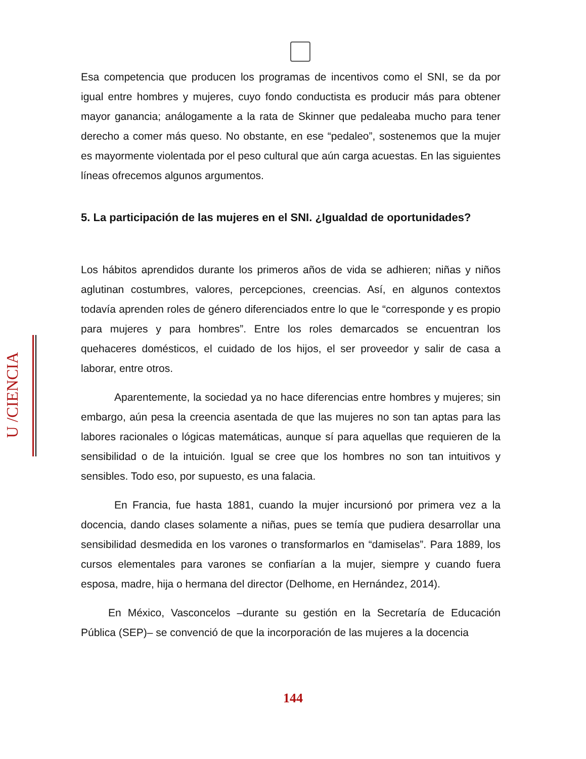Esa competencia que producen los programas de incentivos como el SNI, se da por igual entre hombres y mujeres, cuyo fondo conductista es producir más para obtener mayor ganancia; análogamente a la rata de Skinner que pedaleaba mucho para tener derecho a comer más queso. No obstante, en ese “pedaleo”, sostenemos que la mujer es mayormente violentada por el peso cultural que aún carga acuestas. En las siguientes líneas ofrecemos algunos argumentos.
5. La participación de las mujeres en el SNI. ¿Igualdad de oportunidades?
Los hábitos aprendidos durante los primeros años de vida se adhieren; niñas y niños aglutinan costumbres, valores, percepciones, creencias. Así, en algunos contextos todavía aprenden roles de género diferenciados entre lo que le “corresponde y es propio para mujeres y para hombres”. Entre los roles demarcados se encuentran los quehaceres domésticos, el cuidado de los hijos, el ser proveedor y salir de casa a laborar, entre otros.
Aparentemente, la sociedad ya no hace diferencias entre hombres y mujeres; sin embargo, aún pesa la creencia asentada de que las mujeres no son tan aptas para las labores racionales o lógicas matemáticas, aunque sí para aquellas que requieren de la sensibilidad o de la intuición. Igual se cree que los hombres no son tan intuitivos y sensibles. Todo eso, por supuesto, es una falacia.
En Francia, fue hasta 1881, cuando la mujer incursionó por primera vez a la docencia, dando clases solamente a niñas, pues se temía que pudiera desarrollar una sensibilidad desmedida en los varones o transformarlos en “damiselas”. Para 1889, los cursos elementales para varones se confiarían a la mujer, siempre y cuando fuera esposa, madre, hija o hermana del director (Delhome, en Hernández, 2014).
En México, Vasconcelos –durante su gestión en la Secretaría de Educación Pública (SEP)– se convenció de que la incorporación de las mujeres a la docencia
U /CIENCIA
144